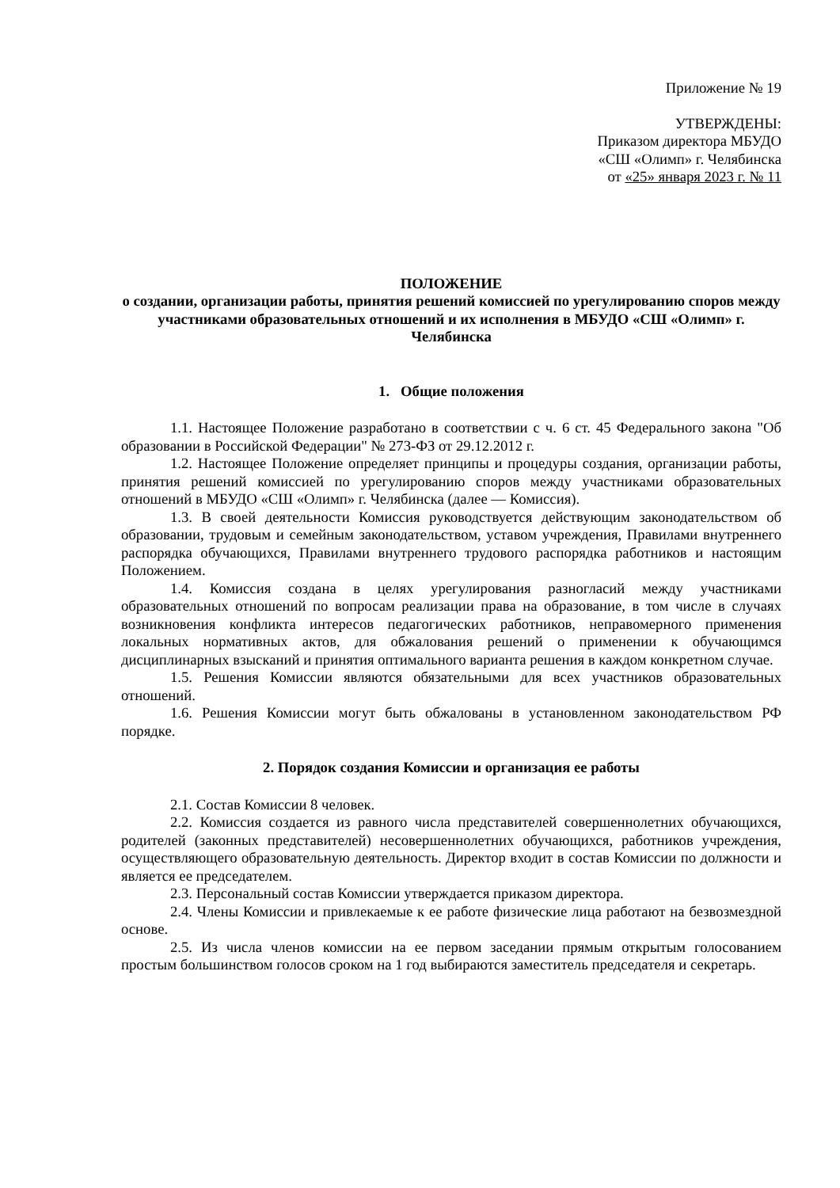Приложение № 19
УТВЕРЖДЕНЫ:
Приказом директора МБУДО
«СШ «Олимп» г. Челябинска
от «25» января 2023 г. № 11
ПОЛОЖЕНИЕ
о создании, организации работы, принятия решений комиссией по урегулированию споров между участниками образовательных отношений и их исполнения в МБУДО «СШ «Олимп» г. Челябинска
1. Общие положения
1.1. Настоящее Положение разработано в соответствии с ч. 6 ст. 45 Федерального закона "Об образовании в Российской Федерации" № 273-ФЗ от 29.12.2012 г.
1.2. Настоящее Положение определяет принципы и процедуры создания, организации работы, принятия решений комиссией по урегулированию споров между участниками образовательных отношений в МБУДО «СШ «Олимп» г. Челябинска (далее — Комиссия).
1.3. В своей деятельности Комиссия руководствуется действующим законодательством об образовании, трудовым и семейным законодательством, уставом учреждения, Правилами внутреннего распорядка обучающихся, Правилами внутреннего трудового распорядка работников и настоящим Положением.
1.4. Комиссия создана в целях урегулирования разногласий между участниками образовательных отношений по вопросам реализации права на образование, в том числе в случаях возникновения конфликта интересов педагогических работников, неправомерного применения локальных нормативных актов, для обжалования решений о применении к обучающимся дисциплинарных взысканий и принятия оптимального варианта решения в каждом конкретном случае.
1.5. Решения Комиссии являются обязательными для всех участников образовательных отношений.
1.6. Решения Комиссии могут быть обжалованы в установленном законодательством РФ порядке.
2. Порядок создания Комиссии и организация ее работы
2.1. Состав Комиссии 8 человек.
2.2. Комиссия создается из равного числа представителей совершеннолетних обучающихся, родителей (законных представителей) несовершеннолетних обучающихся, работников учреждения, осуществляющего образовательную деятельность. Директор входит в состав Комиссии по должности и является ее председателем.
2.3. Персональный состав Комиссии утверждается приказом директора.
2.4. Члены Комиссии и привлекаемые к ее работе физические лица работают на безвозмездной основе.
2.5. Из числа членов комиссии на ее первом заседании прямым открытым голосованием простым большинством голосов сроком на 1 год выбираются заместитель председателя и секретарь.